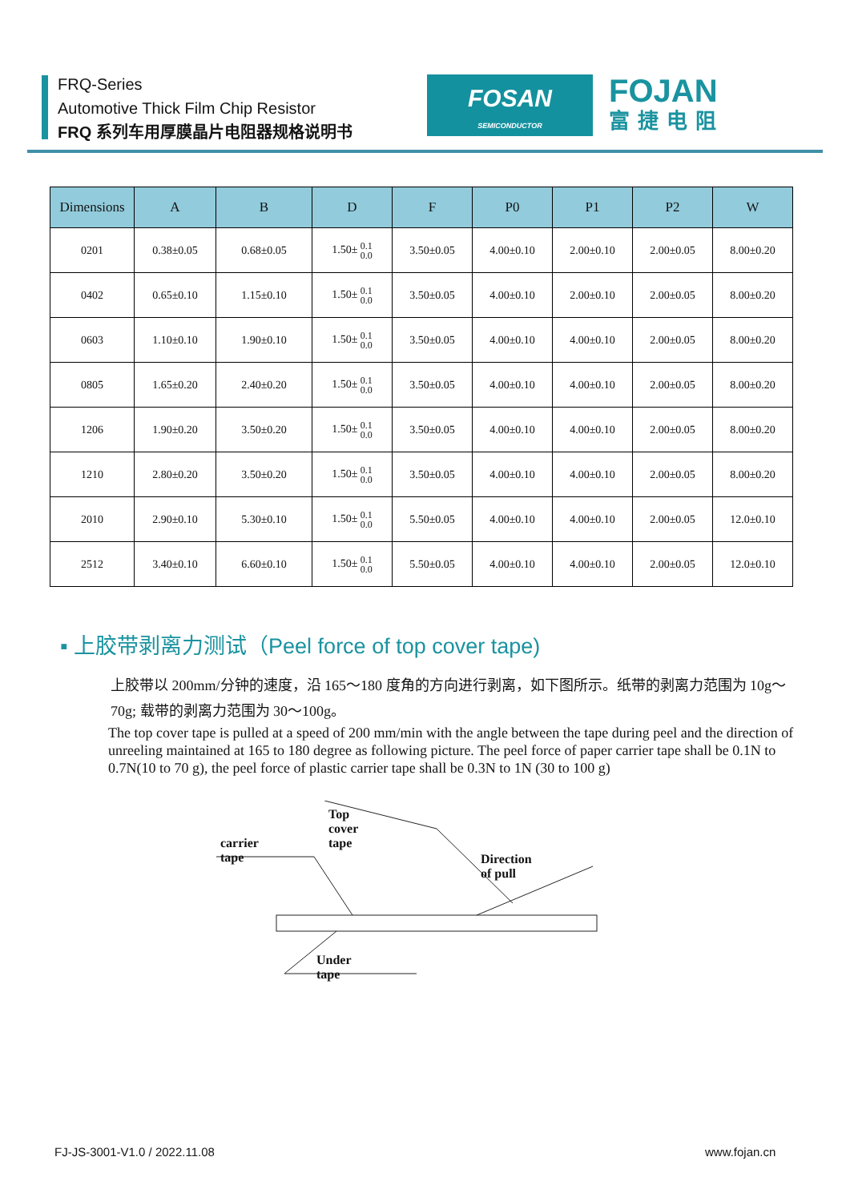FRQ-Series
Automotive Thick Film Chip Resistor
FRQ 系列车用厚膜晶片电阻器规格说明书
FOSAN
SEMICONDUCTOR
FOJAN
富捷电阻
| Dimensions | A | B | D | F | P0 | P1 | P2 | W |
| --- | --- | --- | --- | --- | --- | --- | --- | --- |
| 0201 | 0.38±0.05 | 0.68±0.05 | 1.50± 0.1 0.0 | 3.50±0.05 | 4.00±0.10 | 2.00±0.10 | 2.00±0.05 | 8.00±0.20 |
| 0402 | 0.65±0.10 | 1.15±0.10 | 1.50± 0.1 0.0 | 3.50±0.05 | 4.00±0.10 | 2.00±0.10 | 2.00±0.05 | 8.00±0.20 |
| 0603 | 1.10±0.10 | 1.90±0.10 | 1.50± 0.1 0.0 | 3.50±0.05 | 4.00±0.10 | 4.00±0.10 | 2.00±0.05 | 8.00±0.20 |
| 0805 | 1.65±0.20 | 2.40±0.20 | 1.50± 0.1 0.0 | 3.50±0.05 | 4.00±0.10 | 4.00±0.10 | 2.00±0.05 | 8.00±0.20 |
| 1206 | 1.90±0.20 | 3.50±0.20 | 1.50± 0.1 0.0 | 3.50±0.05 | 4.00±0.10 | 4.00±0.10 | 2.00±0.05 | 8.00±0.20 |
| 1210 | 2.80±0.20 | 3.50±0.20 | 1.50± 0.1 0.0 | 3.50±0.05 | 4.00±0.10 | 4.00±0.10 | 2.00±0.05 | 8.00±0.20 |
| 2010 | 2.90±0.10 | 5.30±0.10 | 1.50± 0.1 0.0 | 5.50±0.05 | 4.00±0.10 | 4.00±0.10 | 2.00±0.05 | 12.0±0.10 |
| 2512 | 3.40±0.10 | 6.60±0.10 | 1.50± 0.1 0.0 | 5.50±0.05 | 4.00±0.10 | 4.00±0.10 | 2.00±0.05 | 12.0±0.10 |
▪ 上胶带剥离力测试（Peel force of top cover tape)
上胶带以 200mm/分钟的速度，沿 165～180 度角的方向进行剥离，如下图所示。纸带的剥离力范围为 10g～70g; 载带的剥离力范围为 30～100g。
The top cover tape is pulled at a speed of 200 mm/min with the angle between the tape during peel and the direction of unreeling maintained at 165 to 180 degree as following picture. The peel force of paper carrier tape shall be 0.1N to 0.7N(10 to 70 g), the peel force of plastic carrier tape shall be 0.3N to 1N (30 to 100 g)
Top cover tape
carrier tape
Direction of pull
Under tape
FJ-JS-3001-V1.0 / 2022.11.08 www.fojan.cn